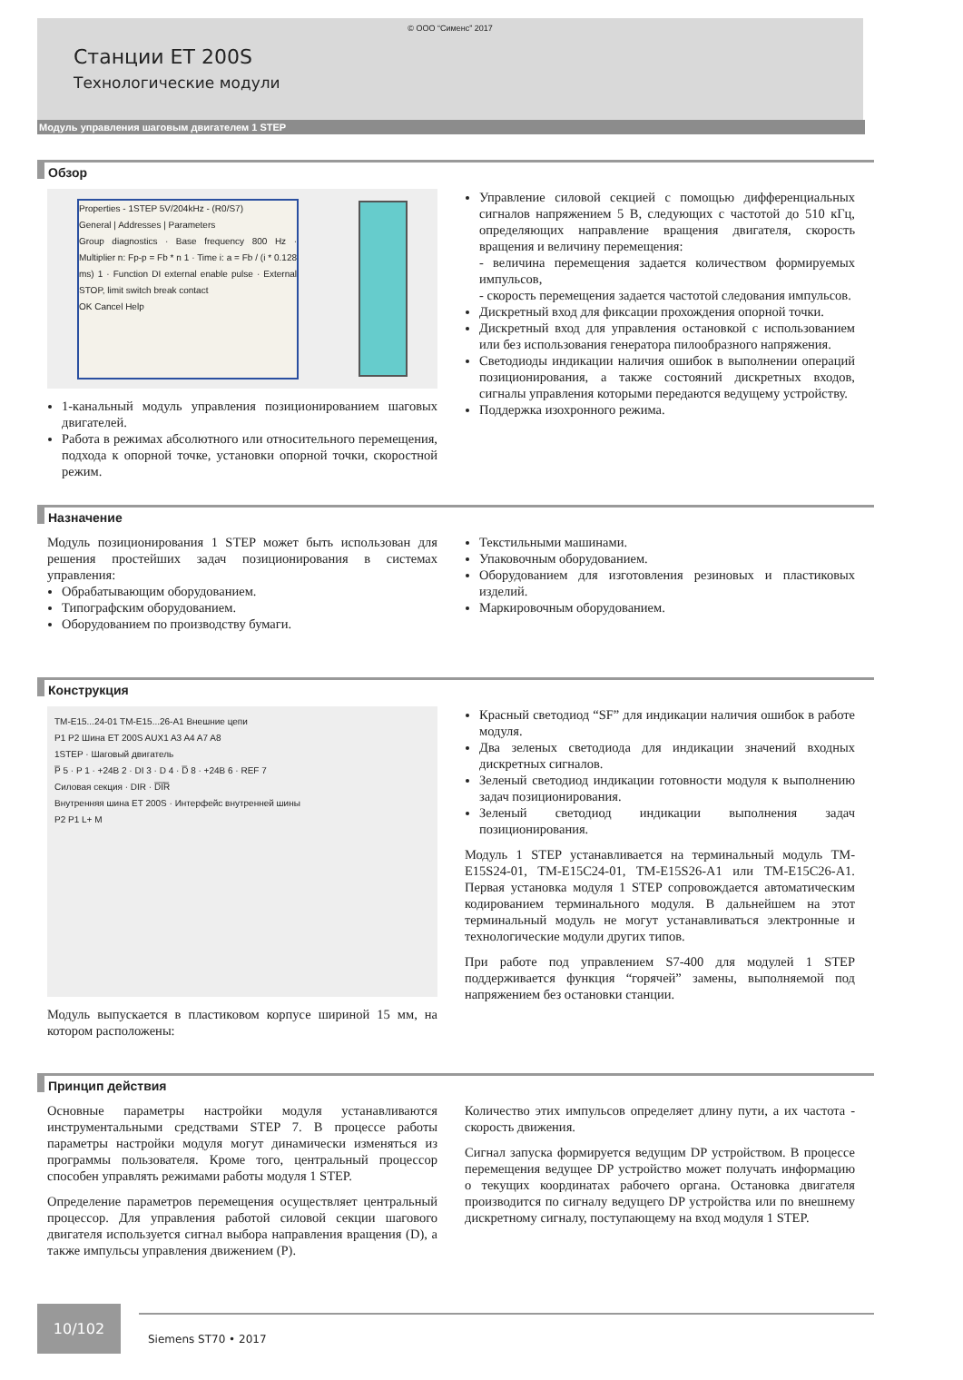© ООО “Сименс” 2017
Станции ET 200S
Технологические модули
Модуль управления шаговым двигателем 1 STEP
Обзор
Properties - 1STEP 5V/204kHz - (R0/S7)
General | Addresses | Parameters
Group diagnostics · Base frequency 800 Hz · Multiplier n: Fp-p = Fb * n 1 · Time i: a = Fb / (i * 0.128 ms) 1 · Function DI external enable pulse · External STOP, limit switch break contact
OK Cancel Help
1-канальный модуль управления позиционированием шаговых двигателей.
Работа в режимах абсолютного или относительного перемещения, подхода к опорной точке, установки опорной точки, скоростной режим.
Управление силовой секцией с помощью дифференциальных сигналов напряжением 5 В, следующих с частотой до 510 кГц, определяющих направление вращения двигателя, скорость вращения и величину перемещения:
- величина перемещения задается количеством формируемых импульсов,
- скорость перемещения задается частотой следования импульсов.
Дискретный вход для фиксации прохождения опорной точки.
Дискретный вход для управления остановкой с использованием или без использования генератора пилообразного напряжения.
Светодиоды индикации наличия ошибок в выполнении операций позиционирования, а также состояний дискретных входов, сигналы управления которыми передаются ведущему устройству.
Поддержка изохронного режима.
Назначение
Модуль позиционирования 1 STEP может быть использован для решения простейших задач позиционирования в системах управления:
Обрабатывающим оборудованием.
Типографским оборудованием.
Оборудованием по производству бумаги.
Текстильными машинами.
Упаковочным оборудованием.
Оборудованием для изготовления резиновых и пластиковых изделий.
Маркировочным оборудованием.
Конструкция
TM-E15...24-01 TM-E15...26-A1 Внешние цепи
P1 P2 Шина ET 200S AUX1 A3 A4 A7 A8
1STEP · Шаговый двигатель
P̅ 5 · P 1 · +24В 2 · DI 3 · D 4 · D̅ 8 · +24В 6 · REF 7
Силовая секция · DIR · D̅I̅R̅
Внутренняя шина ET 200S · Интерфейс внутренней шины
P2 P1 L+ M
Модуль выпускается в пластиковом корпусе шириной 15 мм, на котором расположены:
Красный светодиод “SF” для индикации наличия ошибок в работе модуля.
Два зеленых светодиода для индикации значений входных дискретных сигналов.
Зеленый светодиод индикации готовности модуля к выполнению задач позиционирования.
Зеленый светодиод индикации выполнения задач позиционирования.
Модуль 1 STEP устанавливается на терминальный модуль TM-E15S24-01, TM-E15C24-01, TM-E15S26-A1 или TM-E15C26-A1. Первая установка модуля 1 STEP сопровождается автоматическим кодированием терминального модуля. В дальнейшем на этот терминальный модуль не могут устанавливаться электронные и технологические модули других типов.
При работе под управлением S7-400 для модулей 1 STEP поддерживается функция “горячей” замены, выполняемой под напряжением без остановки станции.
Принцип действия
Основные параметры настройки модуля устанавливаются инструментальными средствами STEP 7. В процессе работы параметры настройки модуля могут динамически изменяться из программы пользователя. Кроме того, центральный процессор способен управлять режимами работы модуля 1 STEP.
Определение параметров перемещения осуществляет центральный процессор. Для управления работой силовой секции шагового двигателя используется сигнал выбора направления вращения (D), а также импульсы управления движением (P).
Количество этих импульсов определяет длину пути, а их частота - скорость движения.
Сигнал запуска формируется ведущим DP устройством. В процессе перемещения ведущее DP устройство может получать информацию о текущих координатах рабочего органа. Остановка двигателя производится по сигналу ведущего DP устройства или по внешнему дискретному сигналу, поступающему на вход модуля 1 STEP.
10/102
Siemens ST70 • 2017